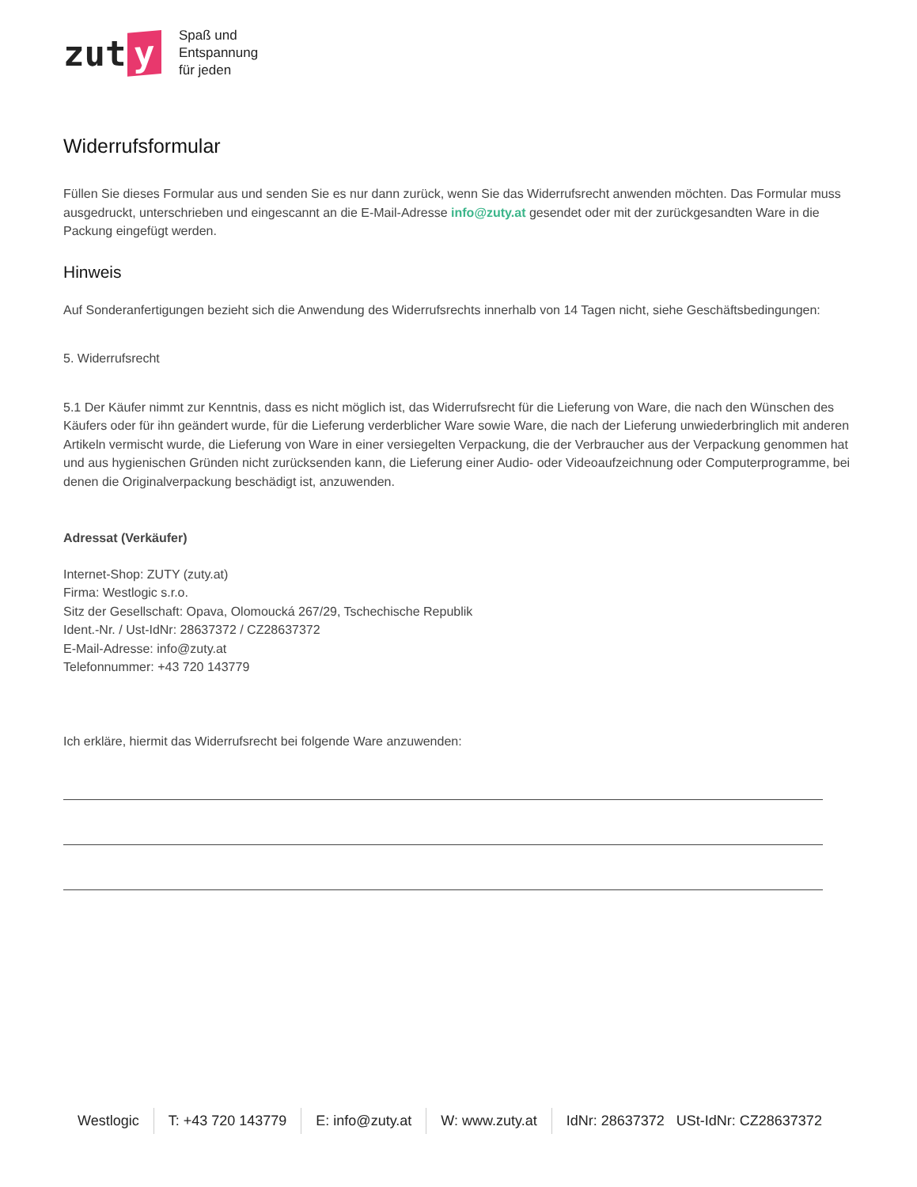zut y
Spaß und
Entspannung
für jeden
Widerrufsformular
Füllen Sie dieses Formular aus und senden Sie es nur dann zurück, wenn Sie das Widerrufsrecht anwenden möchten. Das Formular muss ausgedruckt, unterschrieben und eingescannt an die E-Mail-Adresse info@zuty.at gesendet oder mit der zurückgesandten Ware in die Packung eingefügt werden.
Hinweis
Auf Sonderanfertigungen bezieht sich die Anwendung des Widerrufsrechts innerhalb von 14 Tagen nicht, siehe Geschäftsbedingungen:
5. Widerrufsrecht
5.1 Der Käufer nimmt zur Kenntnis, dass es nicht möglich ist, das Widerrufsrecht für die Lieferung von Ware, die nach den Wünschen des Käufers oder für ihn geändert wurde, für die Lieferung verderblicher Ware sowie Ware, die nach der Lieferung unwiederbringlich mit anderen Artikeln vermischt wurde, die Lieferung von Ware in einer versiegelten Verpackung, die der Verbraucher aus der Verpackung genommen hat und aus hygienischen Gründen nicht zurücksenden kann, die Lieferung einer Audio- oder Videoaufzeichnung oder Computerprogramme, bei denen die Originalverpackung beschädigt ist, anzuwenden.
Adressat (Verkäufer)
Internet-Shop: ZUTY (zuty.at)
Firma: Westlogic s.r.o.
Sitz der Gesellschaft: Opava, Olomoucká 267/29, Tschechische Republik
Ident.-Nr. / Ust-IdNr: 28637372 / CZ28637372
E-Mail-Adresse: info@zuty.at
Telefonnummer: +43 720 143779
Ich erkläre, hiermit das Widerrufsrecht bei folgende Ware anzuwenden:
Westlogic T: +43 720 143779 E: info@zuty.at W: www.zuty.at IdNr: 28637372 USt-IdNr: CZ28637372